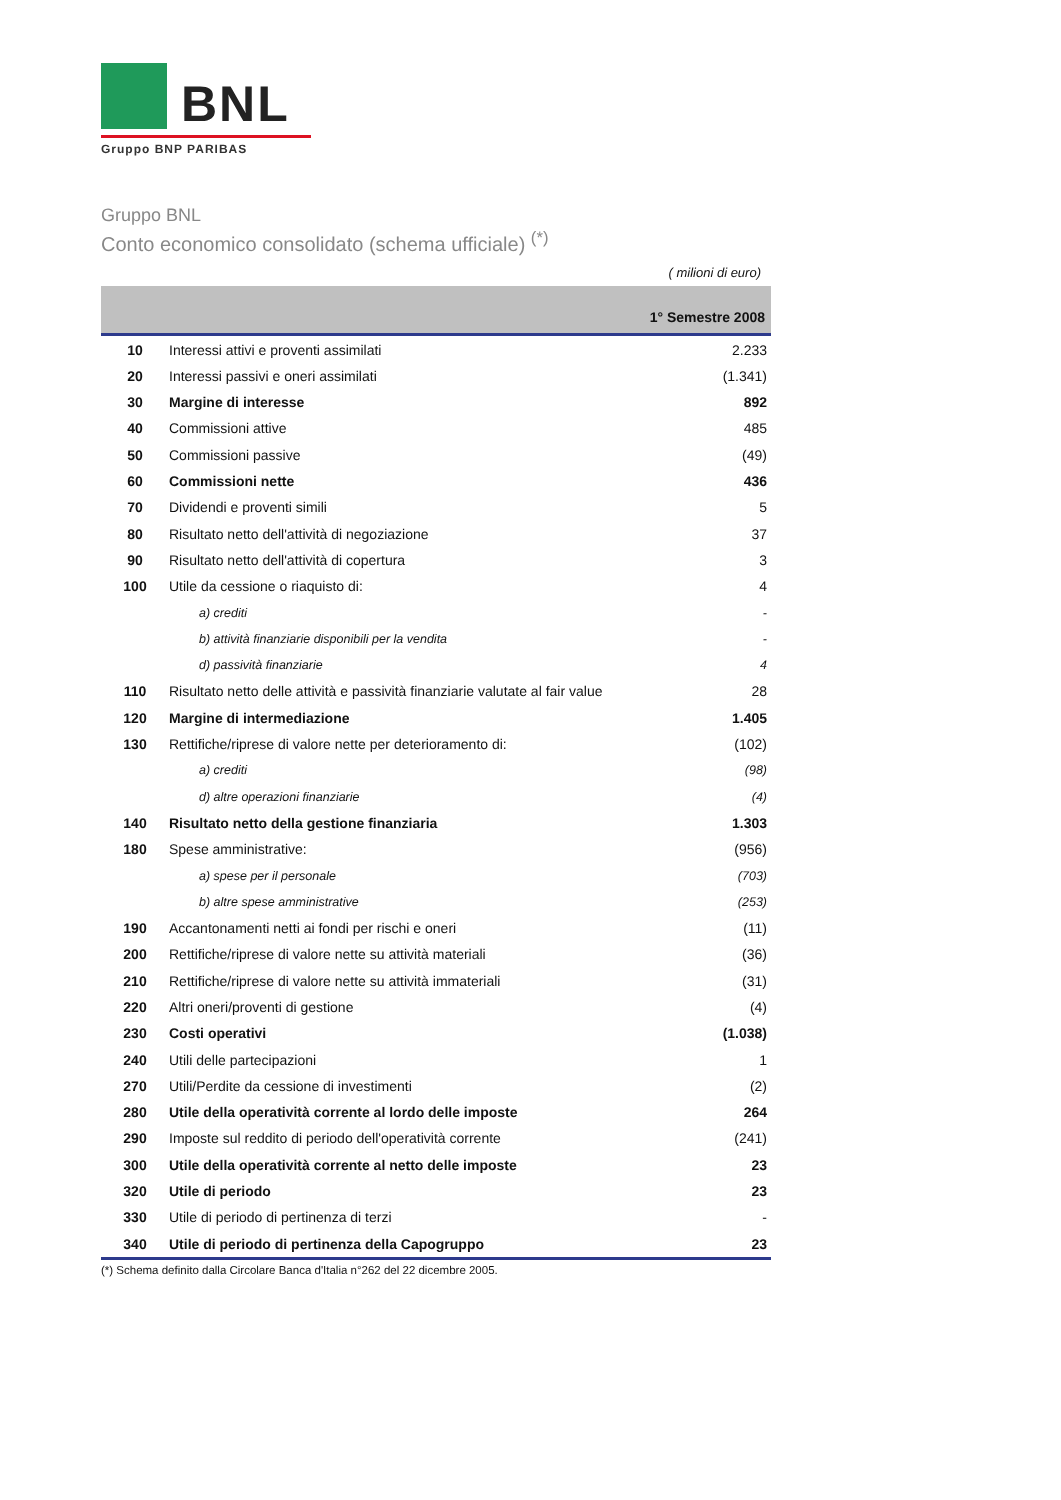BNL
Gruppo BNP PARIBAS
Gruppo BNL
Conto economico consolidato (schema ufficiale) <sup>(*)</sup>
( milioni di euro)
| | | 1° Semestre 2008 |
| --- | --- | --- |
| 10 | Interessi attivi e proventi assimilati | 2.233 |
| 20 | Interessi passivi e oneri assimilati | (1.341) |
| 30 | Margine di interesse | 892 |
| 40 | Commissioni attive | 485 |
| 50 | Commissioni passive | (49) |
| 60 | Commissioni nette | 436 |
| 70 | Dividendi e proventi simili | 5 |
| 80 | Risultato netto dell'attività di negoziazione | 37 |
| 90 | Risultato netto dell'attività di copertura | 3 |
| 100 | Utile da cessione o riaquisto di: | 4 |
| | a) crediti | - |
| | b) attività finanziarie disponibili per la vendita | - |
| | d) passività finanziarie | 4 |
| 110 | Risultato netto delle attività e passività finanziarie valutate al fair value | 28 |
| 120 | Margine di intermediazione | 1.405 |
| 130 | Rettifiche/riprese di valore nette per deterioramento di: | (102) |
| | a) crediti | (98) |
| | d) altre operazioni finanziarie | (4) |
| 140 | Risultato netto della gestione finanziaria | 1.303 |
| 180 | Spese amministrative: | (956) |
| | a) spese per il personale | (703) |
| | b) altre spese amministrative | (253) |
| 190 | Accantonamenti netti ai fondi per rischi e oneri | (11) |
| 200 | Rettifiche/riprese di valore nette su attività materiali | (36) |
| 210 | Rettifiche/riprese di valore nette su attività immateriali | (31) |
| 220 | Altri oneri/proventi di gestione | (4) |
| 230 | Costi operativi | (1.038) |
| 240 | Utili delle partecipazioni | 1 |
| 270 | Utili/Perdite da cessione di investimenti | (2) |
| 280 | Utile della operatività corrente al lordo delle imposte | 264 |
| 290 | Imposte sul reddito di periodo dell'operatività corrente | (241) |
| 300 | Utile della operatività corrente al netto delle imposte | 23 |
| 320 | Utile di periodo | 23 |
| 330 | Utile di periodo di pertinenza di terzi | - |
| 340 | Utile di periodo di pertinenza della Capogruppo | 23 |
(*) Schema definito dalla Circolare Banca d'Italia n°262 del 22 dicembre 2005.